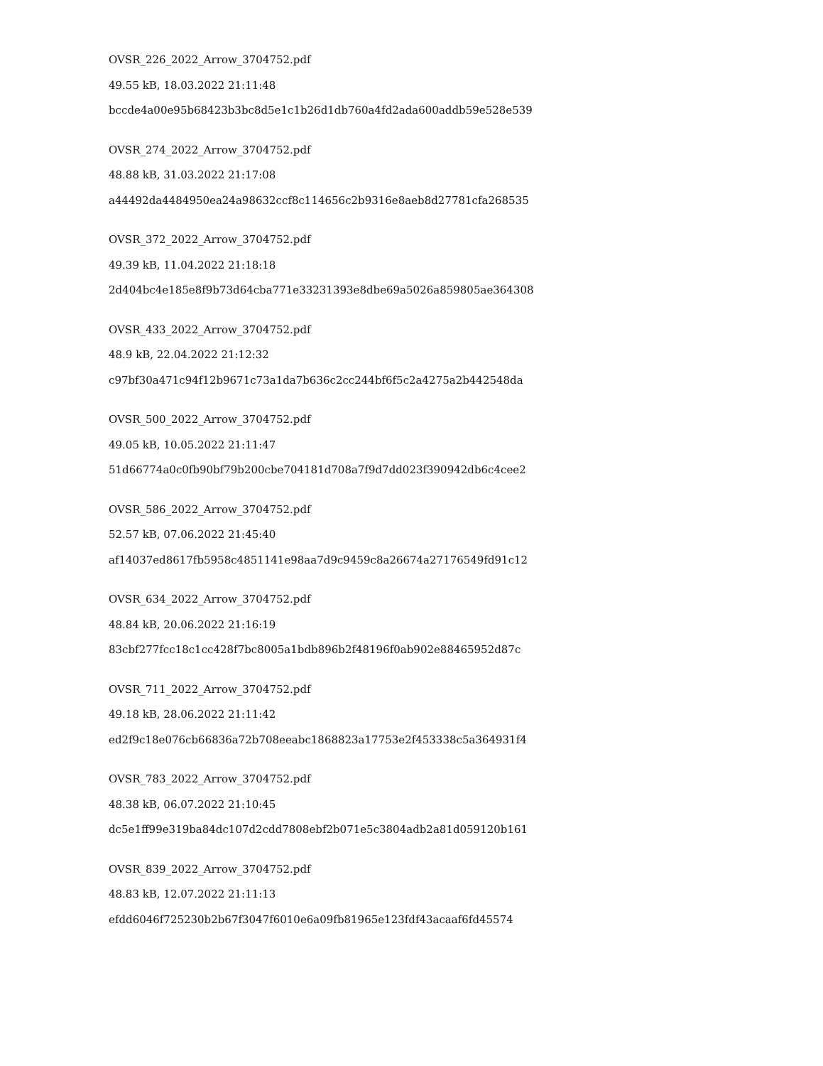OVSR_226_2022_Arrow_3704752.pdf
49.55 kB, 18.03.2022 21:11:48
bccde4a00e95b68423b3bc8d5e1c1b26d1db760a4fd2ada600addb59e528e539
OVSR_274_2022_Arrow_3704752.pdf
48.88 kB, 31.03.2022 21:17:08
a44492da4484950ea24a98632ccf8c114656c2b9316e8aeb8d27781cfa268535
OVSR_372_2022_Arrow_3704752.pdf
49.39 kB, 11.04.2022 21:18:18
2d404bc4e185e8f9b73d64cba771e33231393e8dbe69a5026a859805ae364308
OVSR_433_2022_Arrow_3704752.pdf
48.9 kB, 22.04.2022 21:12:32
c97bf30a471c94f12b9671c73a1da7b636c2cc244bf6f5c2a4275a2b442548da
OVSR_500_2022_Arrow_3704752.pdf
49.05 kB, 10.05.2022 21:11:47
51d66774a0c0fb90bf79b200cbe704181d708a7f9d7dd023f390942db6c4cee2
OVSR_586_2022_Arrow_3704752.pdf
52.57 kB, 07.06.2022 21:45:40
af14037ed8617fb5958c4851141e98aa7d9c9459c8a26674a27176549fd91c12
OVSR_634_2022_Arrow_3704752.pdf
48.84 kB, 20.06.2022 21:16:19
83cbf277fcc18c1cc428f7bc8005a1bdb896b2f48196f0ab902e88465952d87c
OVSR_711_2022_Arrow_3704752.pdf
49.18 kB, 28.06.2022 21:11:42
ed2f9c18e076cb66836a72b708eeabc1868823a17753e2f453338c5a364931f4
OVSR_783_2022_Arrow_3704752.pdf
48.38 kB, 06.07.2022 21:10:45
dc5e1ff99e319ba84dc107d2cdd7808ebf2b071e5c3804adb2a81d059120b161
OVSR_839_2022_Arrow_3704752.pdf
48.83 kB, 12.07.2022 21:11:13
efdd6046f725230b2b67f3047f6010e6a09fb81965e123fdf43acaaf6fd45574